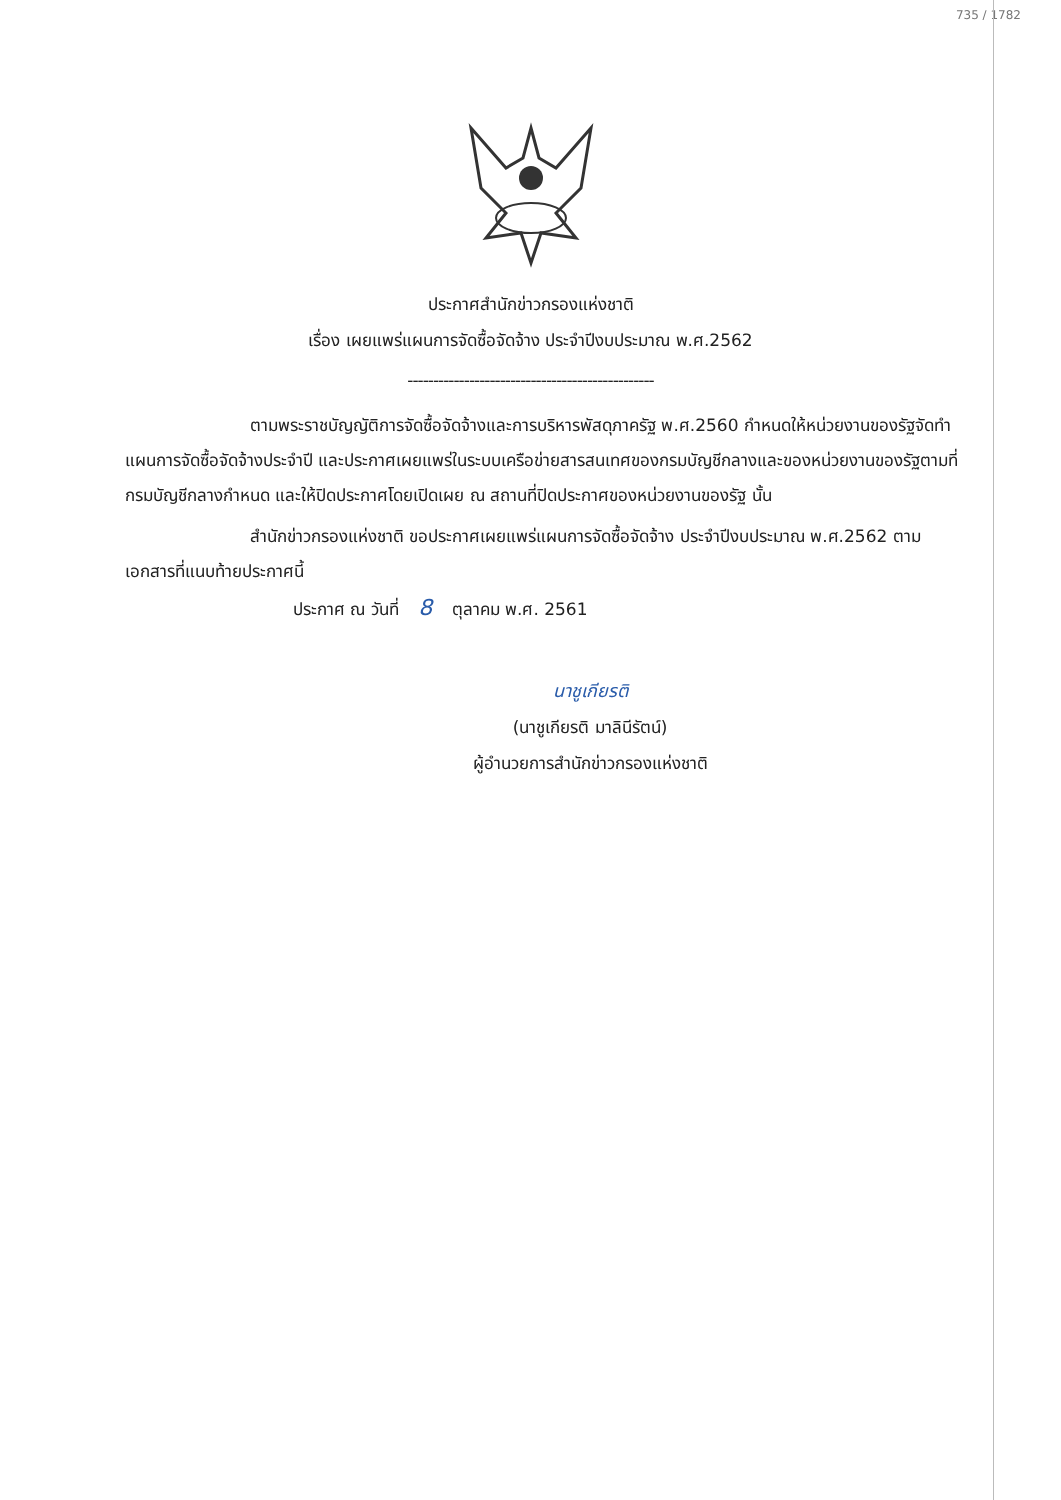735 / 1782
ประกาศสำนักข่าวกรองแห่งชาติ
เรื่อง เผยแพร่แผนการจัดซื้อจัดจ้าง ประจำปีงบประมาณ พ.ศ.2562
------------------------------------------------
ตามพระราชบัญญัติการจัดซื้อจัดจ้างและการบริหารพัสดุภาครัฐ พ.ศ.2560 กำหนดให้หน่วยงานของรัฐจัดทำแผนการจัดซื้อจัดจ้างประจำปี และประกาศเผยแพร่ในระบบเครือข่ายสารสนเทศของกรมบัญชีกลางและของหน่วยงานของรัฐตามที่กรมบัญชีกลางกำหนด และให้ปิดประกาศโดยเปิดเผย ณ สถานที่ปิดประกาศของหน่วยงานของรัฐ นั้น
สำนักข่าวกรองแห่งชาติ ขอประกาศเผยแพร่แผนการจัดซื้อจัดจ้าง ประจำปีงบประมาณ พ.ศ.2562 ตามเอกสารที่แนบท้ายประกาศนี้
ประกาศ ณ วันที่ 8 ตุลาคม พ.ศ. 2561
นาชูเกียรติ
(นาชูเกียรติ มาลินีรัตน์)
ผู้อำนวยการสำนักข่าวกรองแห่งชาติ